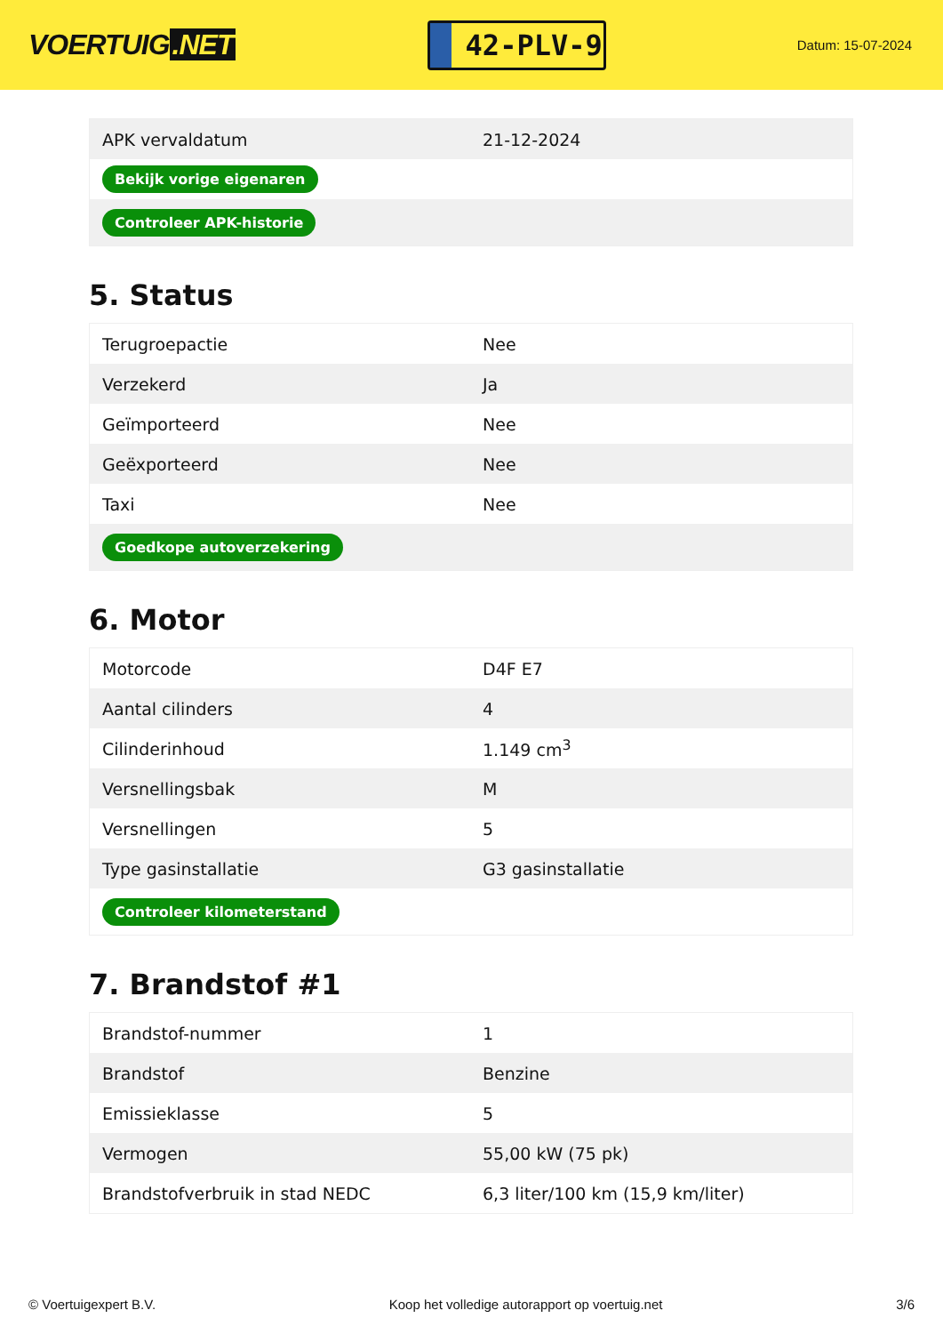VOERTUIG.NET
42-PLV-9
Datum: 15-07-2024
| APK vervaldatum | 21-12-2024 |
| Bekijk vorige eigenaren | |
| Controleer APK-historie | |
5. Status
| Terugroepactie | Nee |
| Verzekerd | Ja |
| Geïmporteerd | Nee |
| Geëxporteerd | Nee |
| Taxi | Nee |
| Goedkope autoverzekering | |
6. Motor
| Motorcode | D4F E7 |
| Aantal cilinders | 4 |
| Cilinderinhoud | 1.149 cm<sup>3</sup> |
| Versnellingsbak | M |
| Versnellingen | 5 |
| Type gasinstallatie | G3 gasinstallatie |
| Controleer kilometerstand | |
7. Brandstof #1
| Brandstof-nummer | 1 |
| Brandstof | Benzine |
| Emissieklasse | 5 |
| Vermogen | 55,00 kW (75 pk) |
| Brandstofverbruik in stad NEDC | 6,3 liter/100 km (15,9 km/liter) |
© Voertuigexpert B.V. Koop het volledige autorapport op voertuig.net 3/6